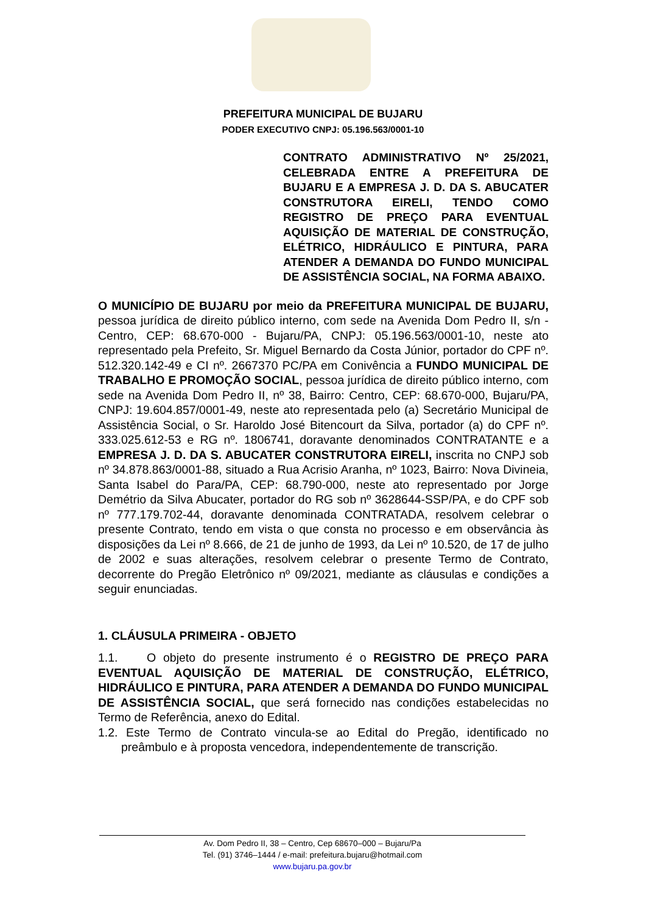PREFEITURA MUNICIPAL DE BUJARU
PODER EXECUTIVO CNPJ: 05.196.563/0001-10
CONTRATO ADMINISTRATIVO Nº 25/2021, CELEBRADA ENTRE A PREFEITURA DE BUJARU E A EMPRESA J. D. DA S. ABUCATER CONSTRUTORA EIRELI, TENDO COMO REGISTRO DE PREÇO PARA EVENTUAL AQUISIÇÃO DE MATERIAL DE CONSTRUÇÃO, ELÉTRICO, HIDRÁULICO E PINTURA, PARA ATENDER A DEMANDA DO FUNDO MUNICIPAL DE ASSISTÊNCIA SOCIAL, NA FORMA ABAIXO.
O MUNICÍPIO DE BUJARU por meio da PREFEITURA MUNICIPAL DE BUJARU, pessoa jurídica de direito público interno, com sede na Avenida Dom Pedro II, s/n - Centro, CEP: 68.670-000 - Bujaru/PA, CNPJ: 05.196.563/0001-10, neste ato representado pela Prefeito, Sr. Miguel Bernardo da Costa Júnior, portador do CPF nº. 512.320.142-49 e CI nº. 2667370 PC/PA em Conivência a FUNDO MUNICIPAL DE TRABALHO E PROMOÇÃO SOCIAL, pessoa jurídica de direito público interno, com sede na Avenida Dom Pedro II, nº 38, Bairro: Centro, CEP: 68.670-000, Bujaru/PA, CNPJ: 19.604.857/0001-49, neste ato representada pelo (a) Secretário Municipal de Assistência Social, o Sr. Haroldo José Bitencourt da Silva, portador (a) do CPF nº. 333.025.612-53 e RG nº. 1806741, doravante denominados CONTRATANTE e a EMPRESA J. D. DA S. ABUCATER CONSTRUTORA EIRELI, inscrita no CNPJ sob nº 34.878.863/0001-88, situado a Rua Acrisio Aranha, nº 1023, Bairro: Nova Divineia, Santa Isabel do Para/PA, CEP: 68.790-000, neste ato representado por Jorge Demétrio da Silva Abucater, portador do RG sob nº 3628644-SSP/PA, e do CPF sob nº 777.179.702-44, doravante denominada CONTRATADA, resolvem celebrar o presente Contrato, tendo em vista o que consta no processo e em observância às disposições da Lei nº 8.666, de 21 de junho de 1993, da Lei nº 10.520, de 17 de julho de 2002 e suas alterações, resolvem celebrar o presente Termo de Contrato, decorrente do Pregão Eletrônico nº 09/2021, mediante as cláusulas e condições a seguir enunciadas.
1. CLÁUSULA PRIMEIRA - OBJETO
1.1. O objeto do presente instrumento é o REGISTRO DE PREÇO PARA EVENTUAL AQUISIÇÃO DE MATERIAL DE CONSTRUÇÃO, ELÉTRICO, HIDRÁULICO E PINTURA, PARA ATENDER A DEMANDA DO FUNDO MUNICIPAL DE ASSISTÊNCIA SOCIAL, que será fornecido nas condições estabelecidas no Termo de Referência, anexo do Edital.
1.2. Este Termo de Contrato vincula-se ao Edital do Pregão, identificado no preâmbulo e à proposta vencedora, independentemente de transcrição.
Av. Dom Pedro II, 38 – Centro, Cep 68670–000 – Bujaru/Pa
Tel. (91) 3746–1444 / e-mail: prefeitura.bujaru@hotmail.com
www.bujaru.pa.gov.br